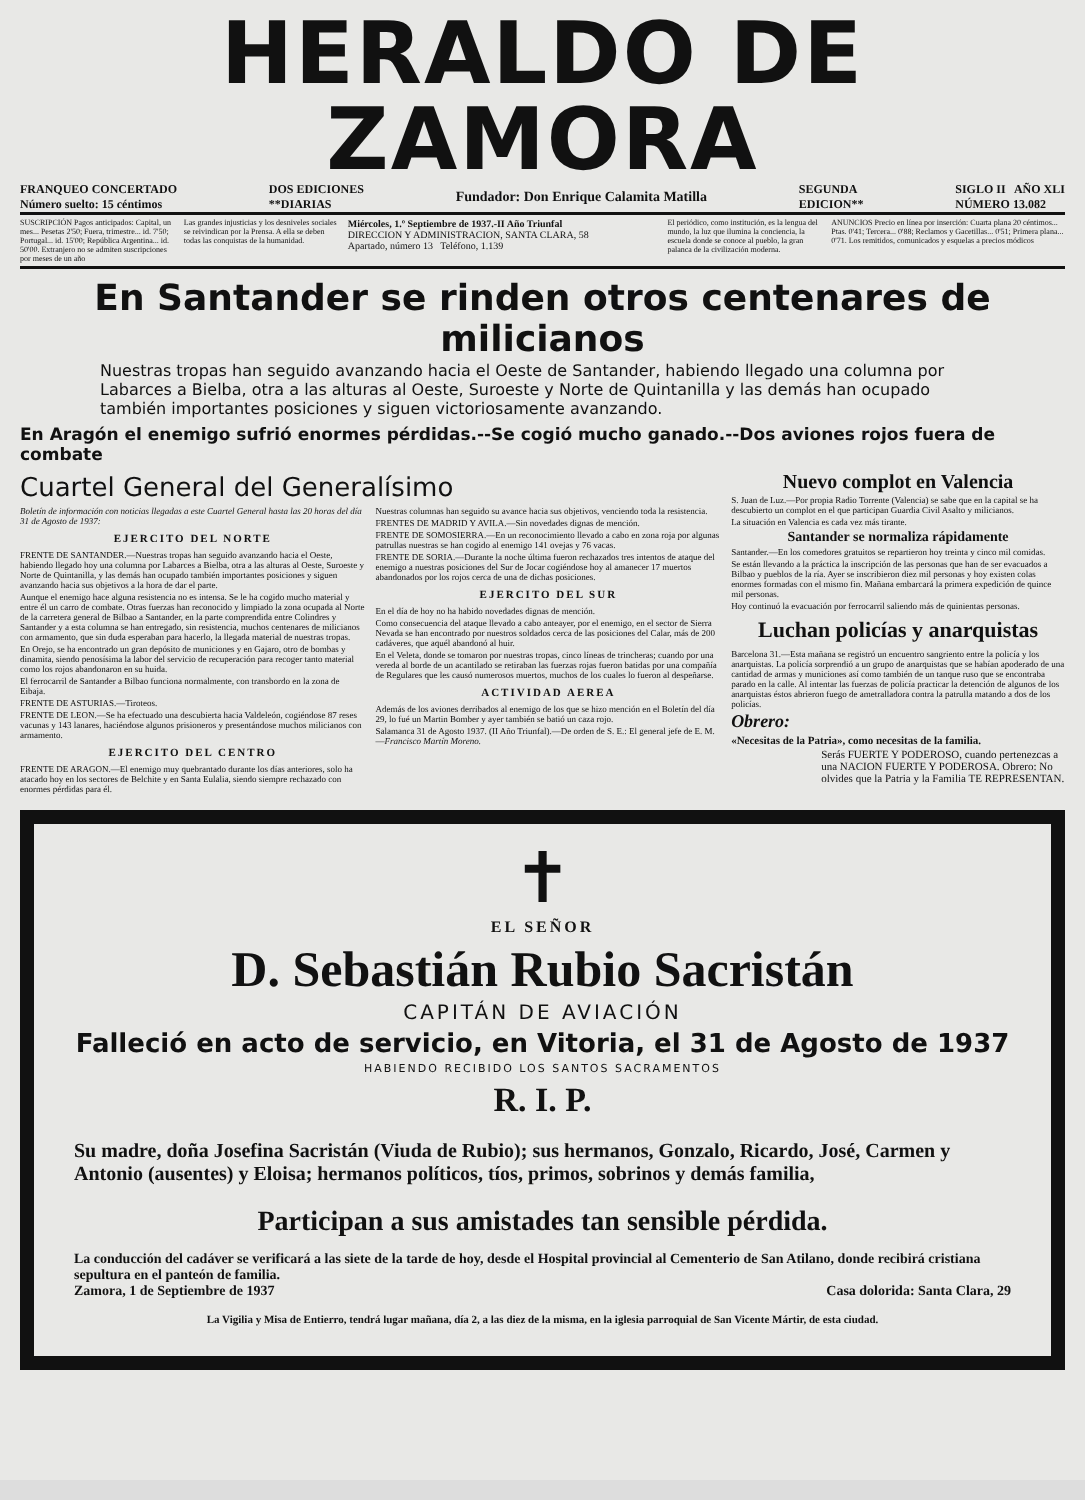HERALDO DE ZAMORA
FRANQUEO CONCERTADO
Número suelto: 15 céntimos
DOS EDICIONES
**DIARIAS
Fundador: Don Enrique Calamita Matilla
SEGUNDA
EDICION**
SIGLO II AÑO XLI
NÚMERO 13.082
SUSCRIPCIÓN Pagos anticipados: Capital, un mes... Pesetas 2'50; Fuera, trimestre... id. 7'50; Portugal... id. 15'00; República Argentina... id. 50'00. Extranjero no se admiten suscripciones por meses de un año
Las grandes injusticias y los desniveles sociales se reivindican por la Prensa. A ella se deben todas las conquistas de la humanidad.
Miércoles, 1.º Septiembre de 1937.-II Año Triunfal
DIRECCION Y ADMINISTRACION, SANTA CLARA, 58
Apartado, número 13 Teléfono, 1.139
El periódico, como institución, es la lengua del mundo, la luz que ilumina la conciencia, la escuela donde se conoce al pueblo, la gran palanca de la civilización moderna.
ANUNCIOS Precio en línea por inserción: Cuarta plana 20 céntimos... Ptas. 0'41; Tercera... 0'88; Reclamos y Gacetillas... 0'51; Primera plana... 0'71. Los remitidos, comunicados y esquelas a precios módicos
En Santander se rinden otros centenares de milicianos
Nuestras tropas han seguido avanzando hacia el Oeste de Santander, habiendo llegado una columna por Labarces a Bielba, otra a las alturas al Oeste, Suroeste y Norte de Quintanilla y las demás han ocupado también importantes posiciones y siguen victoriosamente avanzando.
En Aragón el enemigo sufrió enormes pérdidas.--Se cogió mucho ganado.--Dos aviones rojos fuera de combate
Cuartel General del Generalísimo
Boletín de información con noticias llegadas a este Cuartel General hasta las 20 horas del día 31 de Agosto de 1937:
EJERCITO DEL NORTE
FRENTE DE SANTANDER.—Nuestras tropas han seguido avanzando hacia el Oeste, habiendo llegado hoy una columna por Labarces a Bielba, otra a las alturas al Oeste, Suroeste y Norte de Quintanilla, y las demás han ocupado también importantes posiciones y siguen avanzando hacia sus objetivos a la hora de dar el parte.
Aunque el enemigo hace alguna resistencia no es intensa. Se le ha cogido mucho material y entre él un carro de combate. Otras fuerzas han reconocido y limpiado la zona ocupada al Norte de la carretera general de Bilbao a Santander, en la parte comprendida entre Colindres y Santander y a esta columna se han entregado, sin resistencia, muchos centenares de milicianos con armamento, que sin duda esperaban para hacerlo, la llegada material de nuestras tropas.
En Orejo, se ha encontrado un gran depósito de municiones y en Gajaro, otro de bombas y dinamita, siendo penosísima la labor del servicio de recuperación para recoger tanto material como los rojos abandonaron en su huida.
El ferrocarril de Santander a Bilbao funciona normalmente, con transbordo en la zona de Eibaja.
FRENTE DE ASTURIAS.—Tiroteos.
FRENTE DE LEON.—Se ha efectuado una descubierta hacia Valdeleón, cogiéndose 87 reses vacunas y 143 lanares, haciéndose algunos prisioneros y presentándose muchos milicianos con armamento.
EJERCITO DEL CENTRO
FRENTE DE ARAGON.—El enemigo muy quebrantado durante los días anteriores, solo ha atacado hoy en los sectores de Belchite y en Santa Eulalia, siendo siempre rechazado con enormes pérdidas para él.
Nuestras columnas han seguido su avance hacia sus objetivos, venciendo toda la resistencia.
FRENTES DE MADRID Y AVILA.—Sin novedades dignas de mención.
FRENTE DE SOMOSIERRA.—En un reconocimiento llevado a cabo en zona roja por algunas patrullas nuestras se han cogido al enemigo 141 ovejas y 76 vacas.
FRENTE DE SORIA.—Durante la noche última fueron rechazados tres intentos de ataque del enemigo a nuestras posiciones del Sur de Jocar cogiéndose hoy al amanecer 17 muertos abandonados por los rojos cerca de una de dichas posiciones.
EJERCITO DEL SUR
En el día de hoy no ha habido novedades dignas de mención.
Como consecuencia del ataque llevado a cabo anteayer, por el enemigo, en el sector de Sierra Nevada se han encontrado por nuestros soldados cerca de las posiciones del Calar, más de 200 cadáveres, que aquél abandonó al huir.
En el Veleta, donde se tomaron por nuestras tropas, cinco líneas de trincheras; cuando por una vereda al borde de un acantilado se retiraban las fuerzas rojas fueron batidas por una compañía de Regulares que les causó numerosos muertos, muchos de los cuales lo fueron al despeñarse.
ACTIVIDAD AEREA
Además de los aviones derribados al enemigo de los que se hizo mención en el Boletín del día 29, lo fué un Martin Bomber y ayer también se batió un caza rojo.
Salamanca 31 de Agosto 1937. (II Año Triunfal).—De orden de S. E.: El general jefe de E. M.—Francisco Martín Moreno.
Nuevo complot en Valencia
S. Juan de Luz.—Por propia Radio Torrente (Valencia) se sabe que en la capital se ha descubierto un complot en el que participan Guardia Civil Asalto y milicianos.
La situación en Valencia es cada vez más tirante.
Santander se normaliza rápidamente
Santander.—En los comedores gratuitos se repartieron hoy treinta y cinco mil comidas.
Se están llevando a la práctica la inscripción de las personas que han de ser evacuados a Bilbao y pueblos de la ría. Ayer se inscribieron diez mil personas y hoy existen colas enormes formadas con el mismo fin. Mañana embarcará la primera expedición de quince mil personas.
Hoy continuó la evacuación por ferrocarril saliendo más de quinientas personas.
Luchan policías y anarquistas
Barcelona 31.—Esta mañana se registró un encuentro sangriento entre la policía y los anarquistas. La policía sorprendió a un grupo de anarquistas que se habían apoderado de una cantidad de armas y municiones así como también de un tanque ruso que se encontraba parado en la calle. Al intentar las fuerzas de policía practicar la detención de algunos de los anarquistas éstos abrieron fuego de ametralladora contra la patrulla matando a dos de los policías.
Obrero:
«Necesitas de la Patria», como necesitas de la familia.
Serás FUERTE Y PODEROSO, cuando pertenezcas a una NACION FUERTE Y PODEROSA. Obrero: No olvides que la Patria y la Familia TE REPRESENTAN.
✝
EL SEÑOR
D. Sebastián Rubio Sacristán
CAPITÁN DE AVIACIÓN
Falleció en acto de servicio, en Vitoria, el 31 de Agosto de 1937
HABIENDO RECIBIDO LOS SANTOS SACRAMENTOS
R. I. P.
Su madre, doña Josefina Sacristán (Viuda de Rubio); sus hermanos, Gonzalo, Ricardo, José, Carmen y Antonio (ausentes) y Eloisa; hermanos políticos, tíos, primos, sobrinos y demás familia,
Participan a sus amistades tan sensible pérdida.
La conducción del cadáver se verificará a las siete de la tarde de hoy, desde el Hospital provincial al Cementerio de San Atilano, donde recibirá cristiana sepultura en el panteón de familia.
Zamora, 1 de Septiembre de 1937 Casa dolorida: Santa Clara, 29
La Vigilia y Misa de Entierro, tendrá lugar mañana, día 2, a las diez de la misma, en la iglesia parroquial de San Vicente Mártir, de esta ciudad.